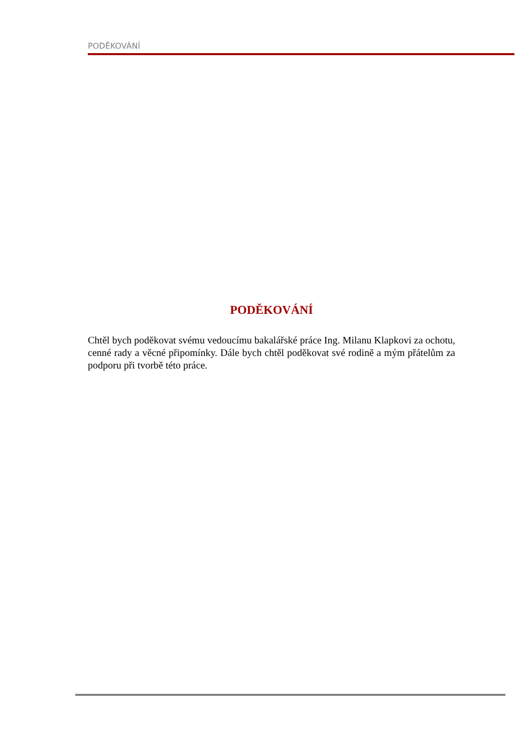PODĚKOVÁNÍ
PODĚKOVÁNÍ
Chtěl bych poděkovat svému vedoucímu bakalářské práce Ing. Milanu Klapkovi za ochotu, cenné rady a věcné připomínky. Dále bych chtěl poděkovat své rodině a mým přátelům za podporu při tvorbě této práce.